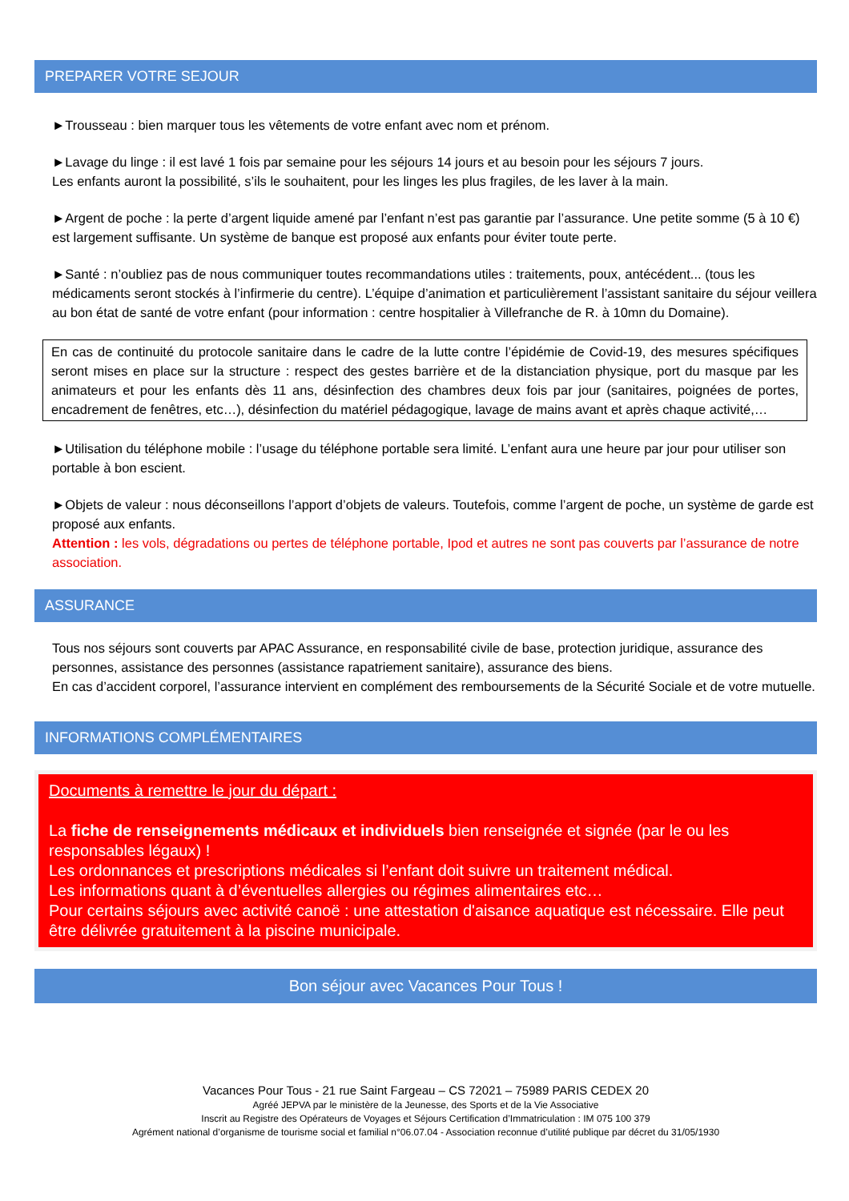PREPARER VOTRE SEJOUR
►Trousseau : bien marquer tous les vêtements de votre enfant avec nom et prénom.
►Lavage du linge : il est lavé 1 fois par semaine pour les séjours 14 jours et au besoin pour les séjours 7 jours.
Les enfants auront la possibilité, s’ils le souhaitent, pour les linges les plus fragiles, de les laver à la main.
►Argent de poche : la perte d’argent liquide amené par l’enfant n’est pas garantie par l’assurance. Une petite somme (5 à 10 €) est largement suffisante. Un système de banque est proposé aux enfants pour éviter toute perte.
►Santé : n’oubliez pas de nous communiquer toutes recommandations utiles : traitements, poux, antécédent... (tous les médicaments seront stockés à l’infirmerie du centre). L’équipe d’animation et particulièrement l’assistant sanitaire du séjour veillera au bon état de santé de votre enfant (pour information : centre hospitalier à Villefranche de R. à 10mn du Domaine).
En cas de continuité du protocole sanitaire dans le cadre de la lutte contre l’épidémie de Covid-19, des mesures spécifiques seront mises en place sur la structure : respect des gestes barrière et de la distanciation physique, port du masque par les animateurs et pour les enfants dès 11 ans, désinfection des chambres deux fois par jour (sanitaires, poignées de portes, encadrement de fenêtres, etc…), désinfection du matériel pédagogique, lavage de mains avant et après chaque activité,…
►Utilisation du téléphone mobile : l’usage du téléphone portable sera limité. L’enfant aura une heure par jour pour utiliser son portable à bon escient.
►Objets de valeur : nous déconseillons l’apport d’objets de valeurs. Toutefois, comme l’argent de poche, un système de garde est proposé aux enfants.
Attention : les vols, dégradations ou pertes de téléphone portable, Ipod et autres ne sont pas couverts par l’assurance de notre association.
ASSURANCE
Tous nos séjours sont couverts par APAC Assurance, en responsabilité civile de base, protection juridique, assurance des personnes, assistance des personnes (assistance rapatriement sanitaire), assurance des biens.
En cas d’accident corporel, l’assurance intervient en complément des remboursements de la Sécurité Sociale et de votre mutuelle.
INFORMATIONS COMPLÉMENTAIRES
Documents à remettre le jour du départ :
La fiche de renseignements médicaux et individuels bien renseignée et signée (par le ou les responsables légaux) !
Les ordonnances et prescriptions médicales si l’enfant doit suivre un traitement médical.
Les informations quant à d’éventuelles allergies ou régimes alimentaires etc…
Pour certains séjours avec activité canoë : une attestation d'aisance aquatique est nécessaire. Elle peut être délivrée gratuitement à la piscine municipale.
Bon séjour avec Vacances Pour Tous !
Vacances Pour Tous - 21 rue Saint Fargeau – CS 72021 – 75989 PARIS CEDEX 20
Agréé JEPVA par le ministère de la Jeunesse, des Sports et de la Vie Associative
Inscrit au Registre des Opérateurs de Voyages et Séjours Certification d’Immatriculation : IM 075 100 379
Agrément national d’organisme de tourisme social et familial n°06.07.04 - Association reconnue d’utilité publique par décret du 31/05/1930